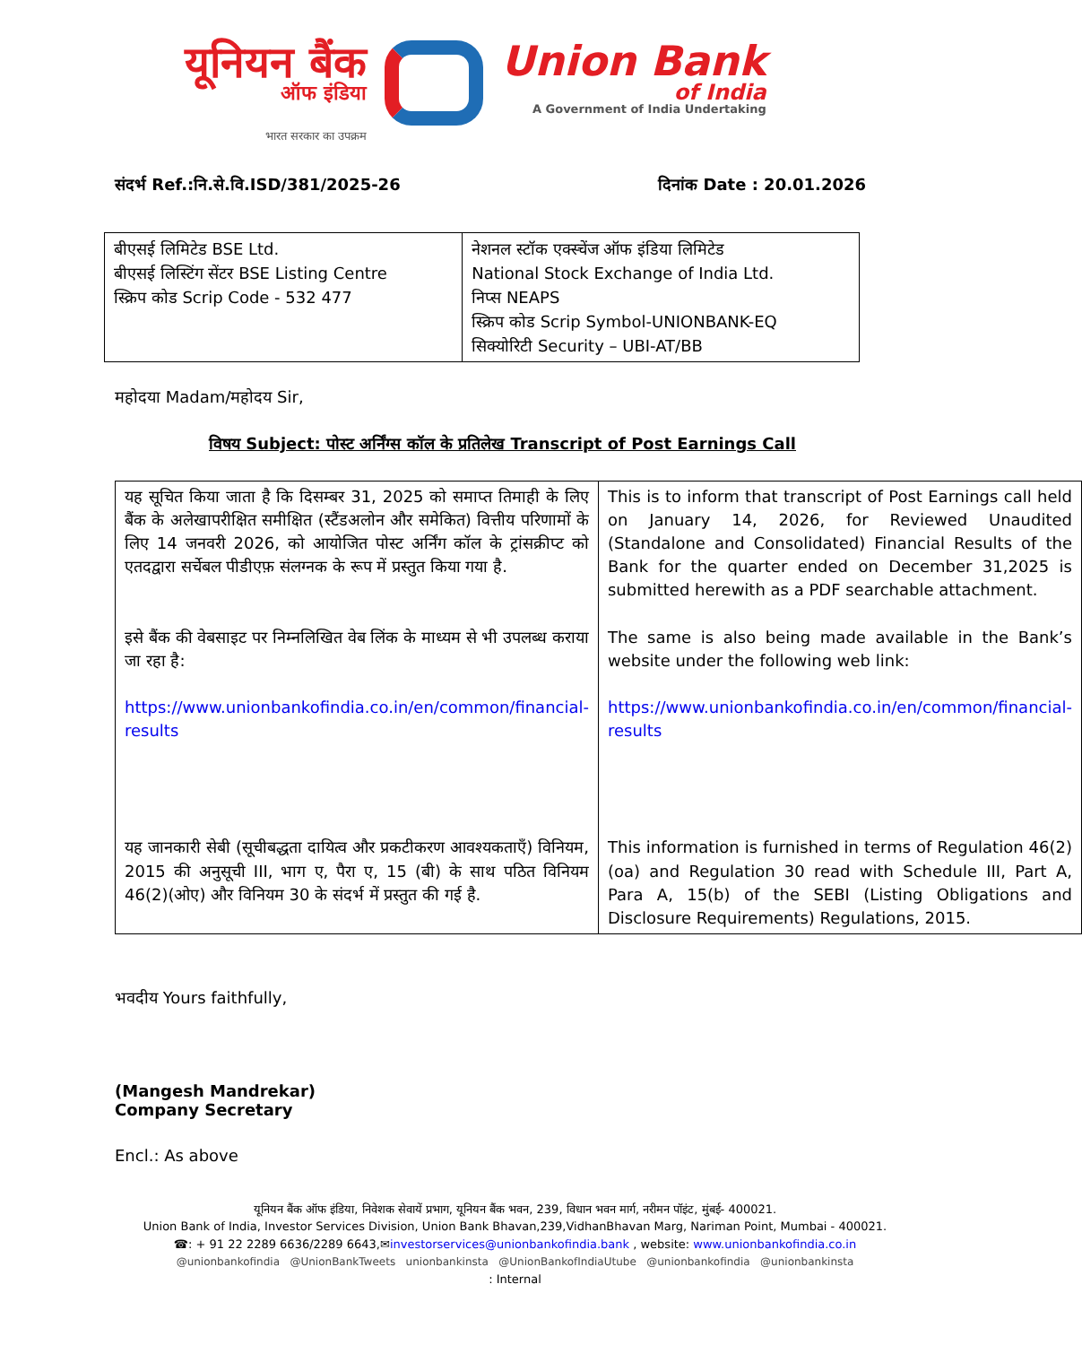यूनियन बैंक
ऑफ इंडिया
भारत सरकार का उपक्रम
Union Bank
of India
A Government of India Undertaking
संदर्भ Ref.:नि.से.वि.ISD/381/2025-26 दिनांक Date : 20.01.2026
| बीएसई लिमिटेड BSE Ltd. बीएसई लिस्टिंग सेंटर BSE Listing Centre स्क्रिप कोड Scrip Code - 532 477 | नेशनल स्टॉक एक्स्चेंज ऑफ इंडिया लिमिटेड National Stock Exchange of India Ltd. निप्स NEAPS स्क्रिप कोड Scrip Symbol-UNIONBANK-EQ सिक्योरिटी Security – UBI-AT/BB |
महोदया Madam/महोदय Sir,
विषय Subject: पोस्ट अर्निंग्स कॉल के प्रतिलेख Transcript of Post Earnings Call
| यह सूचित किया जाता है कि दिसम्बर 31, 2025 को समाप्त तिमाही के लिए बैंक के अलेखापरीक्षित समीक्षित (स्टैंडअलोन और समेकित) वित्तीय परिणामों के लिए 14 जनवरी 2026, को आयोजित पोस्ट अर्निंग कॉल के ट्रांसक्रीप्ट को एतदद्वारा सर्चेबल पीडीएफ़ संलग्नक के रूप में प्रस्तुत किया गया है. इसे बैंक की वेबसाइट पर निम्नलिखित वेब लिंक के माध्यम से भी उपलब्ध कराया जा रहा है: https://www.unionbankofindia.co.in/en/common/financial-results यह जानकारी सेबी (सूचीबद्धता दायित्व और प्रकटीकरण आवश्यकताएँ) विनियम, 2015 की अनुसूची III, भाग ए, पैरा ए, 15 (बी) के साथ पठित विनियम 46(2)(ओए) और विनियम 30 के संदर्भ में प्रस्तुत की गई है. | This is to inform that transcript of Post Earnings call held on January 14, 2026, for Reviewed Unaudited (Standalone and Consolidated) Financial Results of the Bank for the quarter ended on December 31,2025 is submitted herewith as a PDF searchable attachment. The same is also being made available in the Bank’s website under the following web link: https://www.unionbankofindia.co.in/en/common/financial-results This information is furnished in terms of Regulation 46(2)(oa) and Regulation 30 read with Schedule III, Part A, Para A, 15(b) of the SEBI (Listing Obligations and Disclosure Requirements) Regulations, 2015. |
भवदीय Yours faithfully,
(Mangesh Mandrekar)
Company Secretary
Encl.: As above
यूनियन बैंक ऑफ इंडिया, निवेशक सेवायें प्रभाग, यूनियन बैंक भवन, 239, विधान भवन मार्ग, नरीमन पॉइंट, मुंबई- 400021.
Union Bank of India, Investor Services Division, Union Bank Bhavan,239,VidhanBhavan Marg, Nariman Point, Mumbai - 400021.
☎: + 91 22 2289 6636/2289 6643,✉investorservices@unionbankofindia.bank , website: www.unionbankofindia.co.in
@unionbankofindia @UnionBankTweets unionbankinsta @UnionBankofIndiaUtube @unionbankofindia @unionbankinsta
: Internal